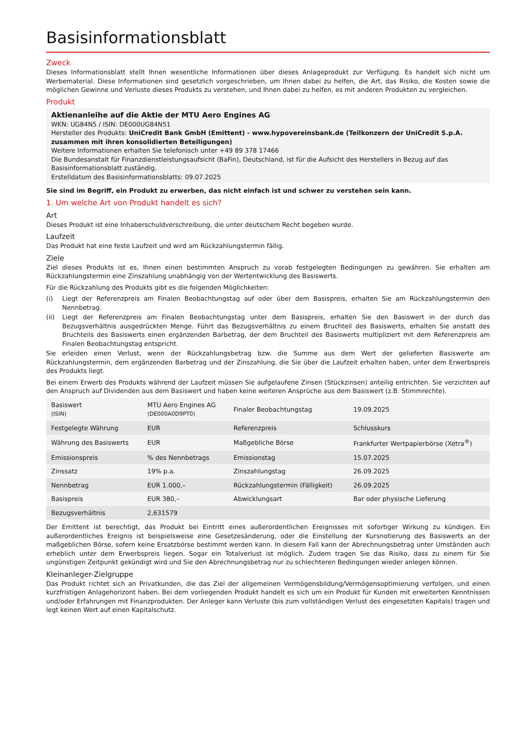Basisinformationsblatt
Zweck
Dieses Informationsblatt stellt Ihnen wesentliche Informationen über dieses Anlageprodukt zur Verfügung. Es handelt sich nicht um Werbematerial. Diese Informationen sind gesetzlich vorgeschrieben, um Ihnen dabei zu helfen, die Art, das Risiko, die Kosten sowie die möglichen Gewinne und Verluste dieses Produkts zu verstehen, und Ihnen dabei zu helfen, es mit anderen Produkten zu vergleichen.
Produkt
Aktienanleihe auf die Aktie der MTU Aero Engines AG
WKN: UG84N5 / ISIN: DE000UG84N51
Hersteller des Produkts: UniCredit Bank GmbH (Emittent) - www.hypovereinsbank.de (Teilkonzern der UniCredit S.p.A. zusammen mit ihren konsolidierten Beteiligungen)
Weitere Informationen erhalten Sie telefonisch unter +49 89 378 17466
Die Bundesanstalt für Finanzdienstleistungsaufsicht (BaFin), Deutschland, ist für die Aufsicht des Herstellers in Bezug auf das Basisinformationsblatt zuständig.
Erstelldatum des Basisinformationsblatts: 09.07.2025
Sie sind im Begriff, ein Produkt zu erwerben, das nicht einfach ist und schwer zu verstehen sein kann.
1. Um welche Art von Produkt handelt es sich?
Art
Dieses Produkt ist eine Inhaberschuldverschreibung, die unter deutschem Recht begeben wurde.
Laufzeit
Das Produkt hat eine feste Laufzeit und wird am Rückzahlungstermin fällig.
Ziele
Ziel dieses Produkts ist es, Ihnen einen bestimmten Anspruch zu vorab festgelegten Bedingungen zu gewähren. Sie erhalten am Rückzahlungstermin eine Zinszahlung unabhängig von der Wertentwicklung des Basiswerts.
Für die Rückzahlung des Produkts gibt es die folgenden Möglichkeiten:
(i) Liegt der Referenzpreis am Finalen Beobachtungstag auf oder über dem Basispreis, erhalten Sie am Rückzahlungstermin den Nennbetrag.
(ii) Liegt der Referenzpreis am Finalen Beobachtungstag unter dem Basispreis, erhalten Sie den Basiswert in der durch das Bezugsverhältnis ausgedrückten Menge. Führt das Bezugsverhältnis zu einem Bruchteil des Basiswerts, erhalten Sie anstatt des Bruchteils des Basiswerts einen ergänzenden Barbetrag, der dem Bruchteil des Basiswerts multipliziert mit dem Referenzpreis am Finalen Beobachtungstag entspricht.
Sie erleiden einen Verlust, wenn der Rückzahlungsbetrag bzw. die Summe aus dem Wert der gelieferten Basiswerte am Rückzahlungstermin, dem ergänzenden Barbetrag und der Zinszahlung, die Sie über die Laufzeit erhalten haben, unter dem Erwerbspreis des Produkts liegt.
Bei einem Erwerb des Produkts während der Laufzeit müssen Sie aufgelaufene Zinsen (Stückzinsen) anteilig entrichten. Sie verzichten auf den Anspruch auf Dividenden aus dem Basiswert und haben keine weiteren Ansprüche aus dem Basiswert (z.B. Stimmrechte).
| Basiswert (ISIN) | MTU Aero Engines AG (DE000A0D9PT0) | Finaler Beobachtungstag | 19.09.2025 |
| Festgelegte Währung | EUR | Referenzpreis | Schlusskurs |
| Währung des Basiswerts | EUR | Maßgebliche Börse | Frankfurter Wertpapierbörse (Xetra<sup>®</sup>) |
| Emissionspreis | % des Nennbetrags | Emissionstag | 15.07.2025 |
| Zinssatz | 19% p.a. | Zinszahlungstag | 26.09.2025 |
| Nennbetrag | EUR 1.000,– | Rückzahlungstermin (Fälligkeit) | 26.09.2025 |
| Basispreis | EUR 380,– | Abwicklungsart | Bar oder physische Lieferung |
| Bezugsverhältnis | 2,631579 | | |
Der Emittent ist berechtigt, das Produkt bei Eintritt eines außerordentlichen Ereignisses mit sofortiger Wirkung zu kündigen. Ein außerordentliches Ereignis ist beispielsweise eine Gesetzesänderung, oder die Einstellung der Kursnotierung des Basiswerts an der maßgeblichen Börse, sofern keine Ersatzbörse bestimmt werden kann. In diesem Fall kann der Abrechnungsbetrag unter Umständen auch erheblich unter dem Erwerbspreis liegen. Sogar ein Totalverlust ist möglich. Zudem tragen Sie das Risiko, dass zu einem für Sie ungünstigen Zeitpunkt gekündigt wird und Sie den Abrechnungsbetrag nur zu schlechteren Bedingungen wieder anlegen können.
Kleinanleger-Zielgruppe
Das Produkt richtet sich an Privatkunden, die das Ziel der allgemeinen Vermögensbildung/Vermögensoptimierung verfolgen, und einen kurzfristigen Anlagehorizont haben. Bei dem vorliegenden Produkt handelt es sich um ein Produkt für Kunden mit erweiterten Kenntnissen und/oder Erfahrungen mit Finanzprodukten. Der Anleger kann Verluste (bis zum vollständigen Verlust des eingesetzten Kapitals) tragen und legt keinen Wert auf einen Kapitalschutz.